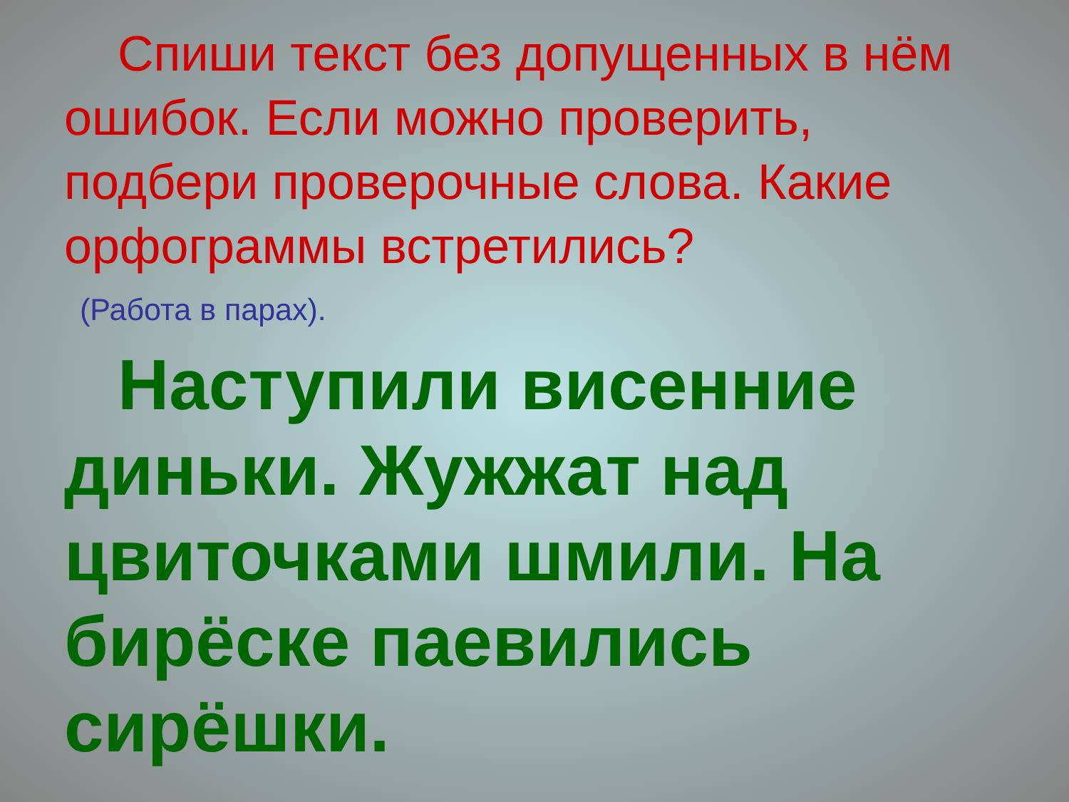Спиши текст без допущенных в нём ошибок. Если можно проверить, подбери проверочные слова. Какие орфограммы встретились?
(Работа в парах).
Наступили висенние диньки. Жужжат над цвиточками шмили. На бирёске паевились сирёшки.